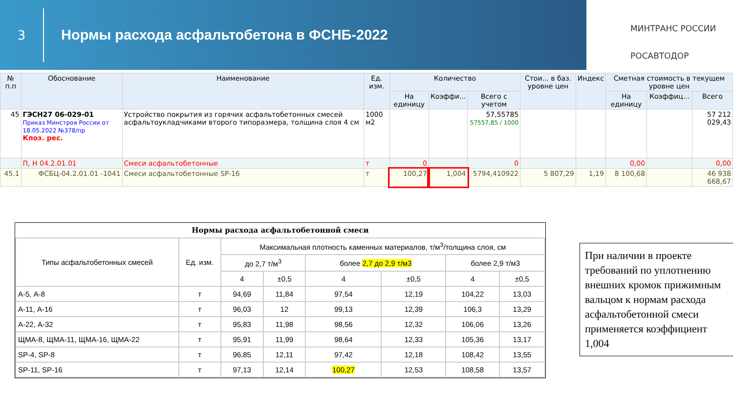3
Нормы расхода асфальтобетона в ФСНБ-2022
МИНТРАНС РОССИИ
РОСАВТОДОР
| № п.п | Обоснование | Наименование | Ед. изм. | Количество | | | Стои... в баз. уровне цен | Индекс | Сметная стоимость в текущем уровне цен | | |
| --- | --- | --- | --- | --- | --- | --- | --- | --- | --- | --- | --- |
| | | | | На единицу | Коэффи... | Всего с учетом | | | На единицу | Коэффиц... | Всего |
| 45 | ГЭСН27 06-029-01 Приказ Минстроя России от 18.05.2022 №378/пр Кпоз. рес. | Устройство покрытия из горячих асфальтобетонных смесей асфальтоукладчиками второго типоразмера, толщина слоя 4 см | 1000 м2 | | | 57,55785 57557,85 / 1000 | | | | | 57 212 029,43 |
| | П, Н 04.2.01.01 | Смеси асфальтобетонные | т | 0 | | 0 | | | 0,00 | | 0,00 |
| 45.1 | ФСБЦ-04.2.01.01 -1041 | Смеси асфальтобетонные SP-16 | т | 100,27 | 1,004 | 5794,410922 | 5 807,29 | 1,19 | 8 100,68 | | 46 938 668,67 |
Нормы расхода асфальтобетонной смеси
| Типы асфальтобетонных смесей | Ед. изм. | Максимальная плотность каменных материалов, т/м<sup>3</sup>/толщина слоя, см | | | | | |
| --- | --- | --- | --- | --- | --- | --- | --- |
| | | до 2,7 т/м<sup>3</sup> | | более 2,7 до 2,9 т/м3 | | более 2,9 т/м3 | |
| | | 4 | ±0,5 | 4 | ±0,5 | 4 | ±0,5 |
| А-5, А-8 | т | 94,69 | 11,84 | 97,54 | 12,19 | 104,22 | 13,03 |
| А-11, А-16 | т | 96,03 | 12 | 99,13 | 12,39 | 106,3 | 13,29 |
| А-22, А-32 | т | 95,83 | 11,98 | 98,56 | 12,32 | 106,06 | 13,26 |
| ЩМА-8, ЩМА-11, ЩМА-16, ЩМА-22 | т | 95,91 | 11,99 | 98,64 | 12,33 | 105,36 | 13,17 |
| SP-4, SP-8 | т | 96,85 | 12,11 | 97,42 | 12,18 | 108,42 | 13,55 |
| SP-11, SP-16 | т | 97,13 | 12,14 | 100,27 | 12,53 | 108,58 | 13,57 |
При наличии в проекте требований по уплотнению внешних кромок прижимным вальцом к нормам расхода асфальтобетонной смеси применяется коэффициент 1,004